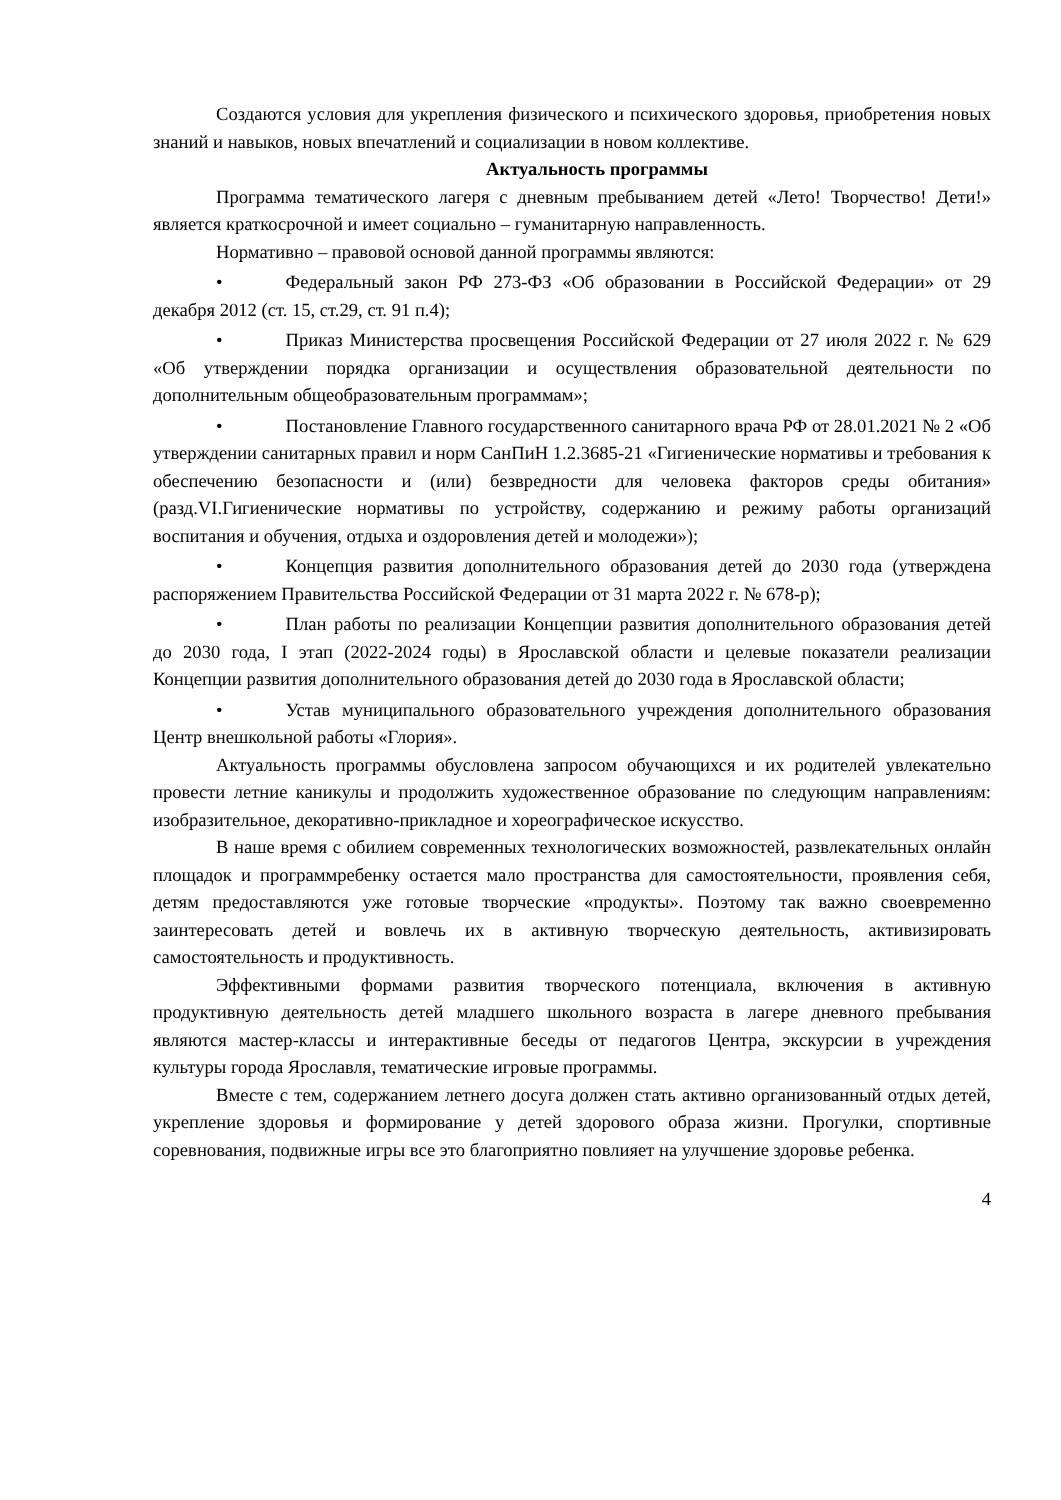Создаются условия для укрепления физического и психического здоровья, приобретения новых знаний и навыков, новых впечатлений и социализации в новом коллективе.
Актуальность программы
Программа тематического лагеря с дневным пребыванием детей «Лето! Творчество! Дети!» является краткосрочной и имеет социально – гуманитарную направленность.
Нормативно – правовой основой данной программы являются:
• Федеральный закон РФ 273-ФЗ «Об образовании в Российской Федерации» от 29 декабря 2012 (ст. 15, ст.29, ст. 91 п.4);
• Приказ Министерства просвещения Российской Федерации от 27 июля 2022 г. № 629 «Об утверждении порядка организации и осуществления образовательной деятельности по дополнительным общеобразовательным программам»;
• Постановление Главного государственного санитарного врача РФ от 28.01.2021 № 2 «Об утверждении санитарных правил и норм СанПиН 1.2.3685-21 «Гигиенические нормативы и требования к обеспечению безопасности и (или) безвредности для человека факторов среды обитания» (разд.VI.Гигиенические нормативы по устройству, содержанию и режиму работы организаций воспитания и обучения, отдыха и оздоровления детей и молодежи»);
• Концепция развития дополнительного образования детей до 2030 года (утверждена распоряжением Правительства Российской Федерации от 31 марта 2022 г. № 678-р);
• План работы по реализации Концепции развития дополнительного образования детей до 2030 года, I этап (2022-2024 годы) в Ярославской области и целевые показатели реализации Концепции развития дополнительного образования детей до 2030 года в Ярославской области;
• Устав муниципального образовательного учреждения дополнительного образования Центр внешкольной работы «Глория».
Актуальность программы обусловлена запросом обучающихся и их родителей увлекательно провести летние каникулы и продолжить художественное образование по следующим направлениям: изобразительное, декоративно-прикладное и хореографическое искусство.
В наше время с обилием современных технологических возможностей, развлекательных онлайн площадок и программребенку остается мало пространства для самостоятельности, проявления себя, детям предоставляются уже готовые творческие «продукты». Поэтому так важно своевременно заинтересовать детей и вовлечь их в активную творческую деятельность, активизировать самостоятельность и продуктивность.
Эффективными формами развития творческого потенциала, включения в активную продуктивную деятельность детей младшего школьного возраста в лагере дневного пребывания являются мастер-классы и интерактивные беседы от педагогов Центра, экскурсии в учреждения культуры города Ярославля, тематические игровые программы.
Вместе с тем, содержанием летнего досуга должен стать активно организованный отдых детей, укрепление здоровья и формирование у детей здорового образа жизни. Прогулки, спортивные соревнования, подвижные игры все это благоприятно повлияет на улучшение здоровье ребенка.
4